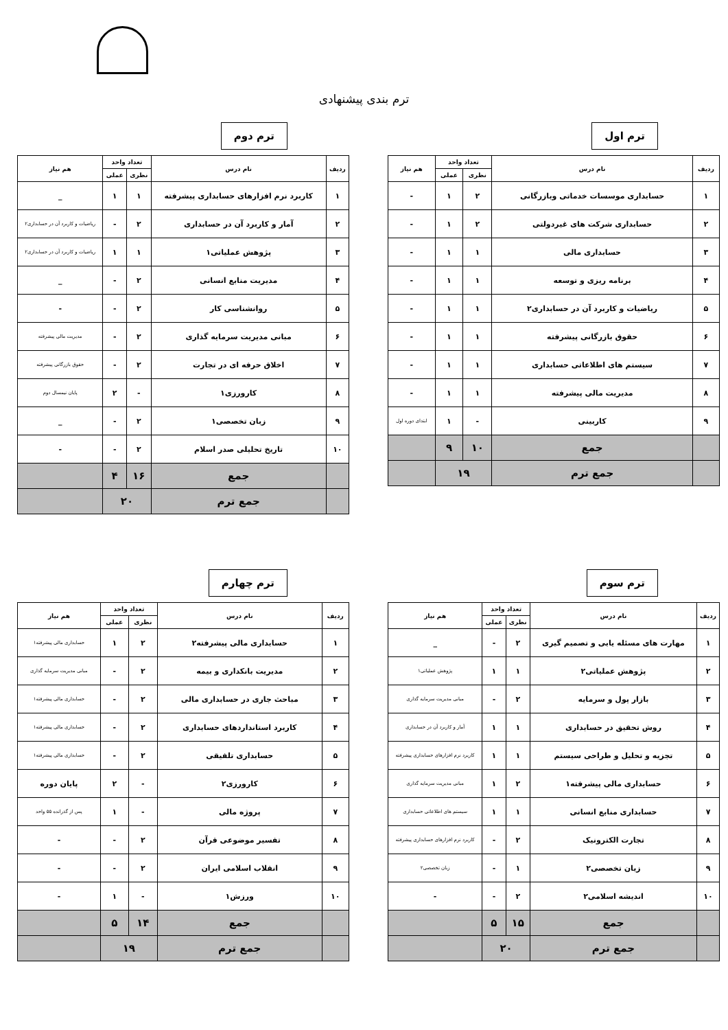ترم بندی پیشنهادی
ترم اول
| ردیف | نام درس | تعداد واحد | | هم نیاز |
| --- | --- | --- | --- | --- |
| | | نظری | عملی | |
| ۱ | حسابداری موسسات خدماتی وبازرگانی | ۲ | ۱ | - |
| ۲ | حسابداری شرکت های غیردولتی | ۲ | ۱ | - |
| ۳ | حسابداری مالی | ۱ | ۱ | - |
| ۴ | برنامه ریزی و توسعه | ۱ | ۱ | - |
| ۵ | ریاضیات و کاربرد آن در حسابداری۲ | ۱ | ۱ | - |
| ۶ | حقوق بازرگانی پیشرفته | ۱ | ۱ | - |
| ۷ | سیستم های اطلاعاتی حسابداری | ۱ | ۱ | - |
| ۸ | مدیریت مالی پیشرفته | ۱ | ۱ | - |
| ۹ | کاربینی | - | ۱ | ابتدای دوره اول |
| | جمع | ۱۰ | ۹ | |
| | جمع ترم | ۱۹ | | |
ترم دوم
| ردیف | نام درس | تعداد واحد | | هم نیاز |
| --- | --- | --- | --- | --- |
| | | نظری | عملی | |
| ۱ | کاربرد نرم افزارهای حسابداری پیشرفته | ۱ | ۱ | _ |
| ۲ | آمار و کاربرد آن در حسابداری | ۲ | - | ریاضیات و کاربرد آن در حسابداری۲ |
| ۳ | پژوهش عملیاتی۱ | ۱ | ۱ | ریاضیات و کاربرد آن در حسابداری۲ |
| ۴ | مدیریت منابع انسانی | ۲ | - | _ |
| ۵ | روانشناسی کار | ۲ | - | - |
| ۶ | مبانی مدیریت سرمایه گذاری | ۲ | - | مدیریت مالی پیشرفته |
| ۷ | اخلاق حرفه ای در تجارت | ۲ | - | حقوق بازرگانی پیشرفته |
| ۸ | کارورزی۱ | - | ۲ | پایان نیمسال دوم |
| ۹ | زبان تخصصی۱ | ۲ | - | _ |
| ۱۰ | تاریخ تحلیلی صدر اسلام | ۲ | - | - |
| | جمع | ۱۶ | ۴ | |
| | جمع ترم | ۲۰ | | |
ترم سوم
| ردیف | نام درس | تعداد واحد | | هم نیاز |
| --- | --- | --- | --- | --- |
| | | نظری | عملی | |
| ۱ | مهارت های مسئله یابی و تصمیم گیری | ۲ | - | _ |
| ۲ | پژوهش عملیاتی۲ | ۱ | ۱ | پژوهش عملیاتی۱ |
| ۳ | بازار پول و سرمایه | ۲ | - | مبانی مدیریت سرمایه گذاری |
| ۴ | روش تحقیق در حسابداری | ۱ | ۱ | آمار و کاربرد آن در حسابداری |
| ۵ | تجزیه و تحلیل و طراحی سیستم | ۱ | ۱ | کاربرد نرم افزارهای حسابداری پیشرفته |
| ۶ | حسابداری مالی پیشرفته۱ | ۲ | ۱ | مبانی مدیریت سرمایه گذاری |
| ۷ | حسابداری منابع انسانی | ۱ | ۱ | سیستم های اطلاعاتی حسابداری |
| ۸ | تجارت الکترونیک | ۲ | - | کاربرد نرم افزارهای حسابداری پیشرفته |
| ۹ | زبان تخصصی۲ | ۱ | - | زبان تخصصی۲ |
| ۱۰ | اندیشه اسلامی۲ | ۲ | - | - |
| | جمع | ۱۵ | ۵ | |
| | جمع ترم | ۲۰ | | |
ترم چهارم
| ردیف | نام درس | تعداد واحد | | هم نیاز |
| --- | --- | --- | --- | --- |
| | | نظری | عملی | |
| ۱ | حسابداری مالی پیشرفته۲ | ۲ | ۱ | حسابداری مالی پیشرفته۱ |
| ۲ | مدیریت بانکداری و بیمه | ۲ | - | مبانی مدیریت سرمایه گذاری |
| ۳ | مباحث جاری در حسابداری مالی | ۲ | - | حسابداری مالی پیشرفته۱ |
| ۴ | کاربرد استانداردهای حسابداری | ۲ | - | حسابداری مالی پیشرفته۱ |
| ۵ | حسابداری تلفیقی | ۲ | - | حسابداری مالی پیشرفته۱ |
| ۶ | کارورزی۲ | - | ۲ | پایان دوره |
| ۷ | پروژه مالی | - | ۱ | پس از گذرانده ۵۵ واحد |
| ۸ | تفسیر موضوعی قرآن | ۲ | - | - |
| ۹ | انقلاب اسلامی ایران | ۲ | - | - |
| ۱۰ | ورزش۱ | - | ۱ | - |
| | جمع | ۱۴ | ۵ | |
| | جمع ترم | ۱۹ | | |